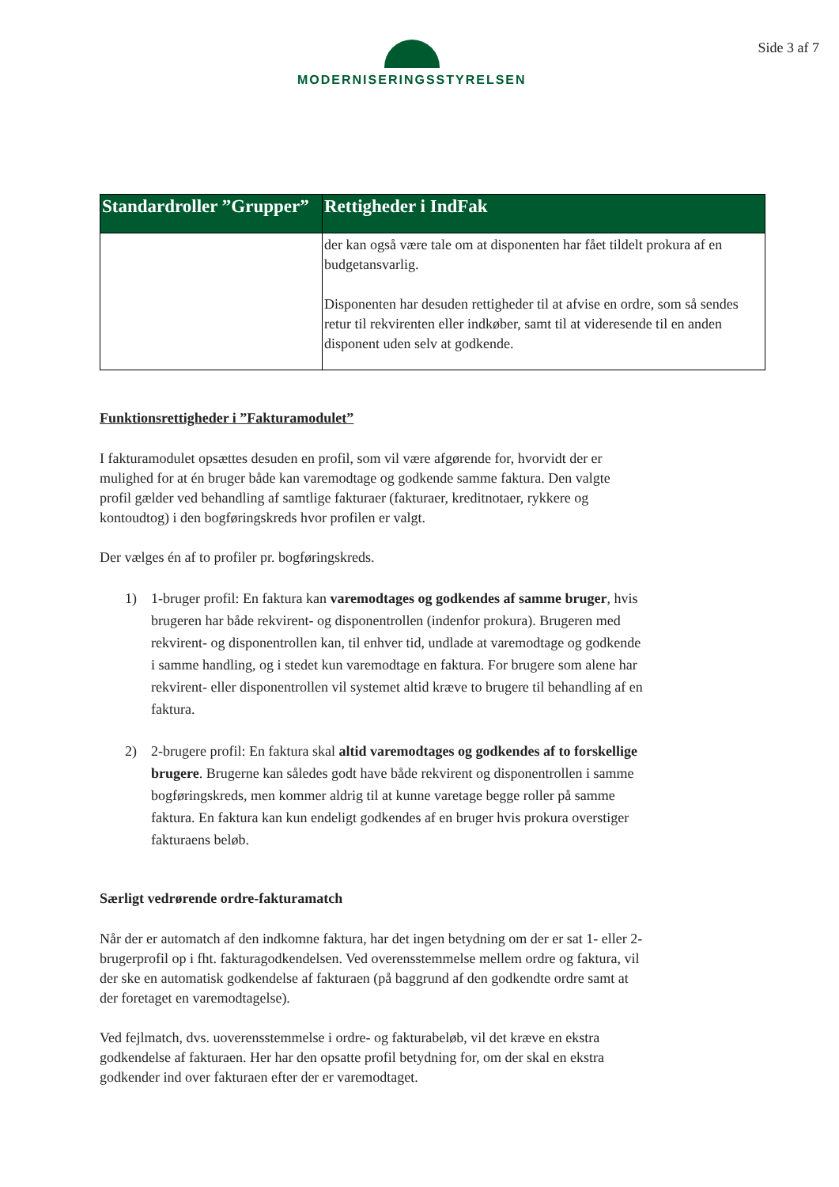MODERNISERINGSSTYRELSEN Side 3 af 7
| Standardroller ”Grupper” | Rettigheder i IndFak |
| --- | --- |
| | der kan også være tale om at disponenten har fået tildelt prokura af en budgetansvarlig. Disponenten har desuden rettigheder til at afvise en ordre, som så sendes retur til rekvirenten eller indkøber, samt til at videresende til en anden disponent uden selv at godkende. |
Funktionsrettigheder i ”Fakturamodulet”
I fakturamodulet opsættes desuden en profil, som vil være afgørende for, hvorvidt der er mulighed for at én bruger både kan varemodtage og godkende samme faktura. Den valgte profil gælder ved behandling af samtlige fakturaer (fakturaer, kreditnotaer, rykkere og kontoudtog) i den bogføringskreds hvor profilen er valgt.
Der vælges én af to profiler pr. bogføringskreds.
1) 1-bruger profil: En faktura kan varemodtages og godkendes af samme bruger, hvis brugeren har både rekvirent- og disponentrollen (indenfor prokura). Brugeren med rekvirent- og disponentrollen kan, til enhver tid, undlade at varemodtage og godkende i samme handling, og i stedet kun varemodtage en faktura. For brugere som alene har rekvirent- eller disponentrollen vil systemet altid kræve to brugere til behandling af en faktura.
2) 2-brugere profil: En faktura skal altid varemodtages og godkendes af to forskellige brugere. Brugerne kan således godt have både rekvirent og disponentrollen i samme bogføringskreds, men kommer aldrig til at kunne varetage begge roller på samme faktura. En faktura kan kun endeligt godkendes af en bruger hvis prokura overstiger fakturaens beløb.
Særligt vedrørende ordre-fakturamatch
Når der er automatch af den indkomne faktura, har det ingen betydning om der er sat 1- eller 2-brugerprofil op i fht. fakturagodkendelsen. Ved overensstemmelse mellem ordre og faktura, vil der ske en automatisk godkendelse af fakturaen (på baggrund af den godkendte ordre samt at der foretaget en varemodtagelse).
Ved fejlmatch, dvs. uoverensstemmelse i ordre- og fakturabeløb, vil det kræve en ekstra godkendelse af fakturaen. Her har den opsatte profil betydning for, om der skal en ekstra godkender ind over fakturaen efter der er varemodtaget.